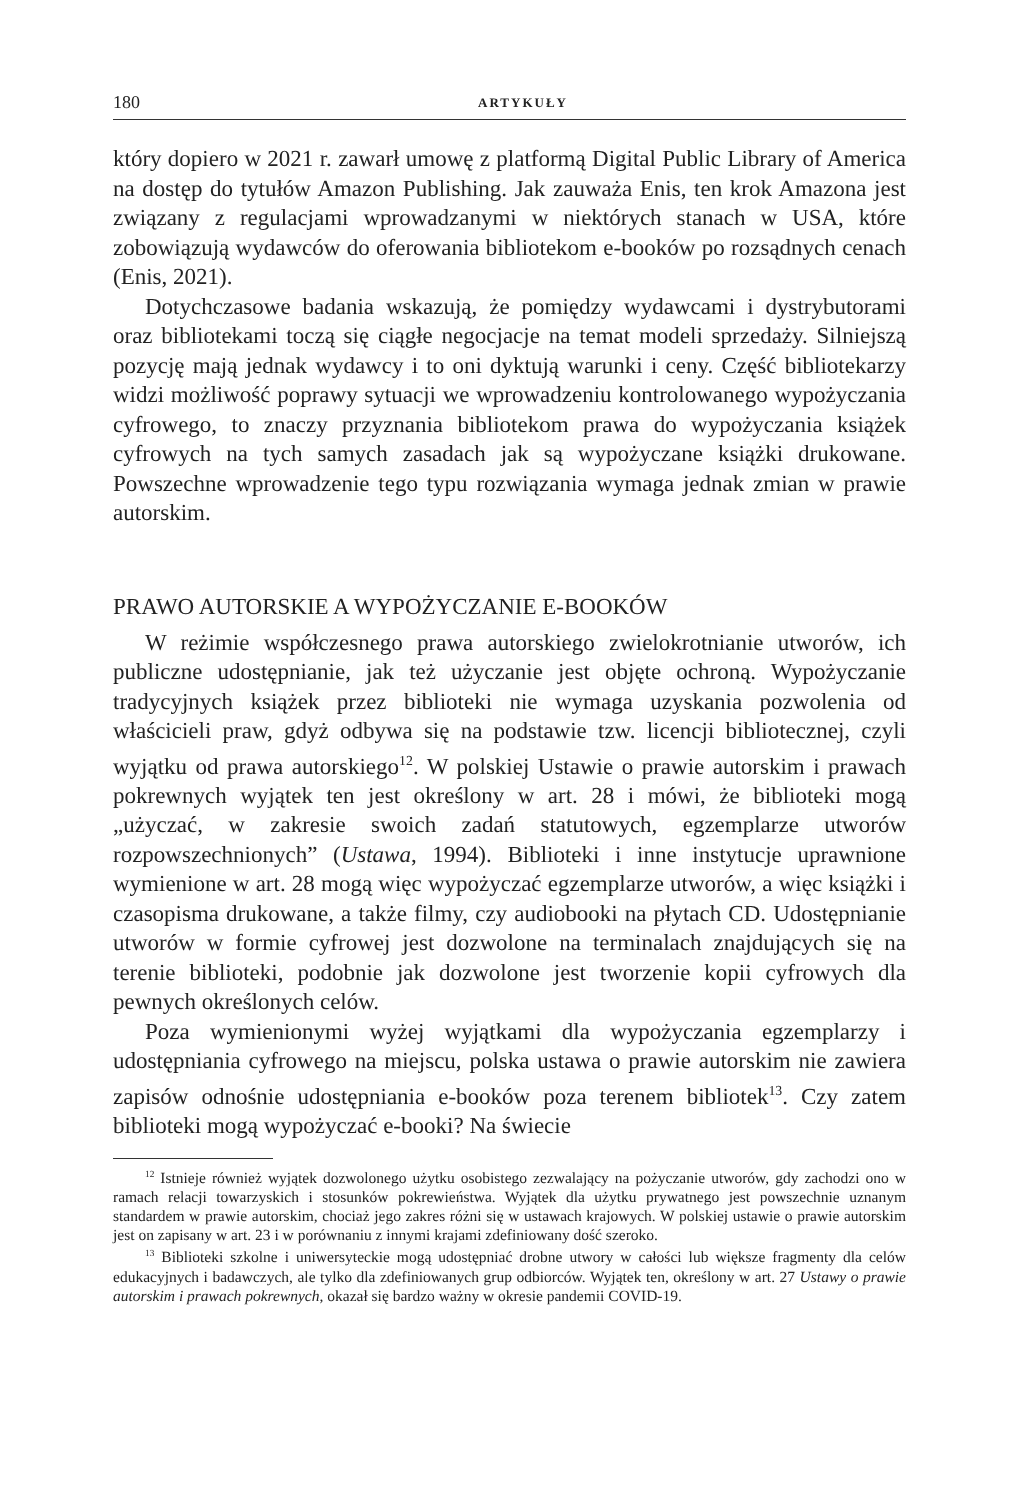180 ARTYKUŁY
który dopiero w 2021 r. zawarł umowę z platformą Digital Public Library of America na dostęp do tytułów Amazon Publishing. Jak zauważa Enis, ten krok Amazona jest związany z regulacjami wprowadzanymi w niektórych stanach w USA, które zobowiązują wydawców do oferowania bibliotekom e-booków po rozsądnych cenach (Enis, 2021).
Dotychczasowe badania wskazują, że pomiędzy wydawcami i dystrybutorami oraz bibliotekami toczą się ciągłe negocjacje na temat modeli sprzedaży. Silniejszą pozycję mają jednak wydawcy i to oni dyktują warunki i ceny. Część bibliotekarzy widzi możliwość poprawy sytuacji we wprowadzeniu kontrolowanego wypożyczania cyfrowego, to znaczy przyznania bibliotekom prawa do wypożyczania książek cyfrowych na tych samych zasadach jak są wypożyczane książki drukowane. Powszechne wprowadzenie tego typu rozwiązania wymaga jednak zmian w prawie autorskim.
PRAWO AUTORSKIE A WYPOŻYCZANIE E-BOOKÓW
W reżimie współczesnego prawa autorskiego zwielokrotnianie utworów, ich publiczne udostępnianie, jak też użyczanie jest objęte ochroną. Wypożyczanie tradycyjnych książek przez biblioteki nie wymaga uzyskania pozwolenia od właścicieli praw, gdyż odbywa się na podstawie tzw. licencji bibliotecznej, czyli wyjątku od prawa autorskiego<sup>12</sup>. W polskiej Ustawie o prawie autorskim i prawach pokrewnych wyjątek ten jest określony w art. 28 i mówi, że biblioteki mogą „użyczać, w zakresie swoich zadań statutowych, egzemplarze utworów rozpowszechnionych” (Ustawa, 1994). Biblioteki i inne instytucje uprawnione wymienione w art. 28 mogą więc wypożyczać egzemplarze utworów, a więc książki i czasopisma drukowane, a także filmy, czy audiobooki na płytach CD. Udostępnianie utworów w formie cyfrowej jest dozwolone na terminalach znajdujących się na terenie biblioteki, podobnie jak dozwolone jest tworzenie kopii cyfrowych dla pewnych określonych celów.
Poza wymienionymi wyżej wyjątkami dla wypożyczania egzemplarzy i udostępniania cyfrowego na miejscu, polska ustawa o prawie autorskim nie zawiera zapisów odnośnie udostępniania e-booków poza terenem bibliotek<sup>13</sup>. Czy zatem biblioteki mogą wypożyczać e-booki? Na świecie
<sup>12</sup> Istnieje również wyjątek dozwolonego użytku osobistego zezwalający na pożyczanie utworów, gdy zachodzi ono w ramach relacji towarzyskich i stosunków pokrewieństwa. Wyjątek dla użytku prywatnego jest powszechnie uznanym standardem w prawie autorskim, chociaż jego zakres różni się w ustawach krajowych. W polskiej ustawie o prawie autorskim jest on zapisany w art. 23 i w porównaniu z innymi krajami zdefiniowany dość szeroko.
<sup>13</sup> Biblioteki szkolne i uniwersyteckie mogą udostępniać drobne utwory w całości lub większe fragmenty dla celów edukacyjnych i badawczych, ale tylko dla zdefiniowanych grup odbiorców. Wyjątek ten, określony w art. 27 Ustawy o prawie autorskim i prawach pokrewnych, okazał się bardzo ważny w okresie pandemii COVID-19.